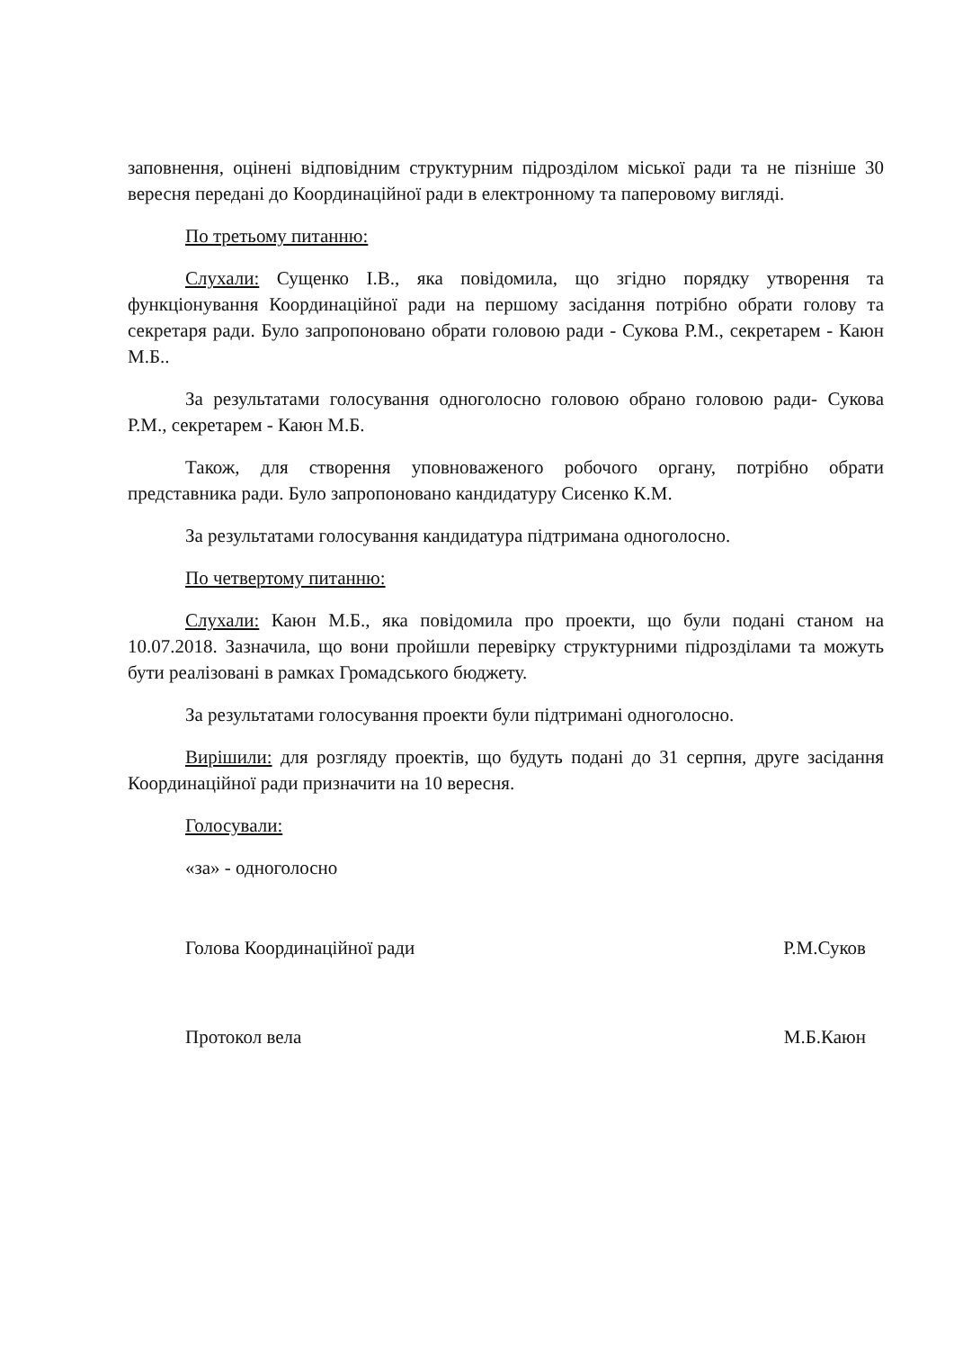заповнення, оцінені відповідним структурним підрозділом міської ради та не пізніше 30 вересня передані до Координаційної ради в електронному та паперовому вигляді.
По третьому питанню:
Слухали: Сущенко І.В., яка повідомила, що згідно порядку утворення та функціонування Координаційної ради на першому засідання потрібно обрати голову та секретаря ради. Було запропоновано обрати головою ради - Сукова Р.М., секретарем - Каюн М.Б..
За результатами голосування одноголосно головою обрано головою ради- Сукова Р.М., секретарем - Каюн М.Б.
Також, для створення уповноваженого робочого органу, потрібно обрати представника ради. Було запропоновано кандидатуру Сисенко К.М.
За результатами голосування кандидатура підтримана одноголосно.
По четвертому питанню:
Слухали: Каюн М.Б., яка повідомила про проекти, що були подані станом на 10.07.2018. Зазначила, що вони пройшли перевірку структурними підрозділами та можуть бути реалізовані в рамках Громадського бюджету.
За результатами голосування проекти були підтримані одноголосно.
Вирішили: для розгляду проектів, що будуть подані до 31 серпня, друге засідання Координаційної ради призначити на 10 вересня.
Голосували:
«за» - одноголосно
Голова Координаційної ради Р.М.Суков
Протокол вела М.Б.Каюн